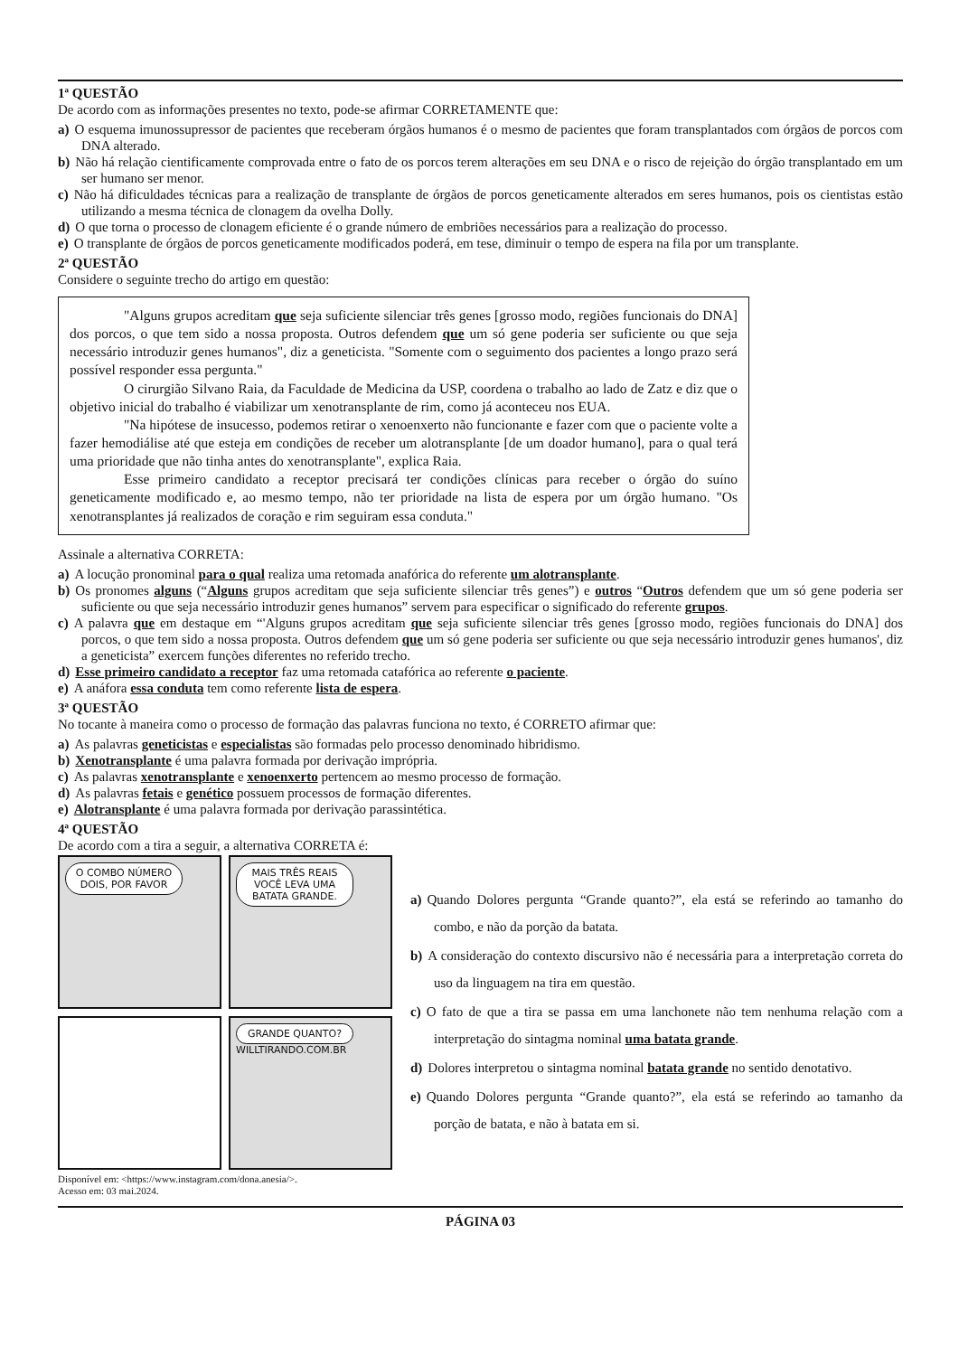1ª QUESTÃO
De acordo com as informações presentes no texto, pode-se afirmar CORRETAMENTE que:
a) O esquema imunossupressor de pacientes que receberam órgãos humanos é o mesmo de pacientes que foram transplantados com órgãos de porcos com DNA alterado.
b) Não há relação cientificamente comprovada entre o fato de os porcos terem alterações em seu DNA e o risco de rejeição do órgão transplantado em um ser humano ser menor.
c) Não há dificuldades técnicas para a realização de transplante de órgãos de porcos geneticamente alterados em seres humanos, pois os cientistas estão utilizando a mesma técnica de clonagem da ovelha Dolly.
d) O que torna o processo de clonagem eficiente é o grande número de embriões necessários para a realização do processo.
e) O transplante de órgãos de porcos geneticamente modificados poderá, em tese, diminuir o tempo de espera na fila por um transplante.
2ª QUESTÃO
Considere o seguinte trecho do artigo em questão:
"Alguns grupos acreditam que seja suficiente silenciar três genes [grosso modo, regiões funcionais do DNA] dos porcos, o que tem sido a nossa proposta. Outros defendem que um só gene poderia ser suficiente ou que seja necessário introduzir genes humanos", diz a geneticista. "Somente com o seguimento dos pacientes a longo prazo será possível responder essa pergunta."
O cirurgião Silvano Raia, da Faculdade de Medicina da USP, coordena o trabalho ao lado de Zatz e diz que o objetivo inicial do trabalho é viabilizar um xenotransplante de rim, como já aconteceu nos EUA.
"Na hipótese de insucesso, podemos retirar o xenoenxerto não funcionante e fazer com que o paciente volte a fazer hemodiálise até que esteja em condições de receber um alotransplante [de um doador humano], para o qual terá uma prioridade que não tinha antes do xenotransplante", explica Raia.
Esse primeiro candidato a receptor precisará ter condições clínicas para receber o órgão do suíno geneticamente modificado e, ao mesmo tempo, não ter prioridade na lista de espera por um órgão humano. "Os xenotransplantes já realizados de coração e rim seguiram essa conduta."
Assinale a alternativa CORRETA:
a) A locução pronominal para o qual realiza uma retomada anafórica do referente um alotransplante.
b) Os pronomes alguns (“Alguns grupos acreditam que seja suficiente silenciar três genes”) e outros “Outros defendem que um só gene poderia ser suficiente ou que seja necessário introduzir genes humanos” servem para especificar o significado do referente grupos.
c) A palavra que em destaque em “'Alguns grupos acreditam que seja suficiente silenciar três genes [grosso modo, regiões funcionais do DNA] dos porcos, o que tem sido a nossa proposta. Outros defendem que um só gene poderia ser suficiente ou que seja necessário introduzir genes humanos', diz a geneticista” exercem funções diferentes no referido trecho.
d) Esse primeiro candidato a receptor faz uma retomada catafórica ao referente o paciente.
e) A anáfora essa conduta tem como referente lista de espera.
3ª QUESTÃO
No tocante à maneira como o processo de formação das palavras funciona no texto, é CORRETO afirmar que:
a) As palavras geneticistas e especialistas são formadas pelo processo denominado hibridismo.
b) Xenotransplante é uma palavra formada por derivação imprópria.
c) As palavras xenotransplante e xenoenxerto pertencem ao mesmo processo de formação.
d) As palavras fetais e genético possuem processos de formação diferentes.
e) Alotransplante é uma palavra formada por derivação parassintética.
4ª QUESTÃO
De acordo com a tira a seguir, a alternativa CORRETA é:
O COMBO NÚMERO DOIS, POR FAVOR
MAIS TRÊS REAIS VOCÊ LEVA UMA BATATA GRANDE.
GRANDE QUANTO?
WILLTIRANDO.COM.BR
Disponível em: <https://www.instagram.com/dona.anesia/>.
Acesso em: 03 mai.2024.
a) Quando Dolores pergunta “Grande quanto?”, ela está se referindo ao tamanho do combo, e não da porção da batata.
b) A consideração do contexto discursivo não é necessária para a interpretação correta do uso da linguagem na tira em questão.
c) O fato de que a tira se passa em uma lanchonete não tem nenhuma relação com a interpretação do sintagma nominal uma batata grande.
d) Dolores interpretou o sintagma nominal batata grande no sentido denotativo.
e) Quando Dolores pergunta “Grande quanto?”, ela está se referindo ao tamanho da porção de batata, e não à batata em si.
PÁGINA 03